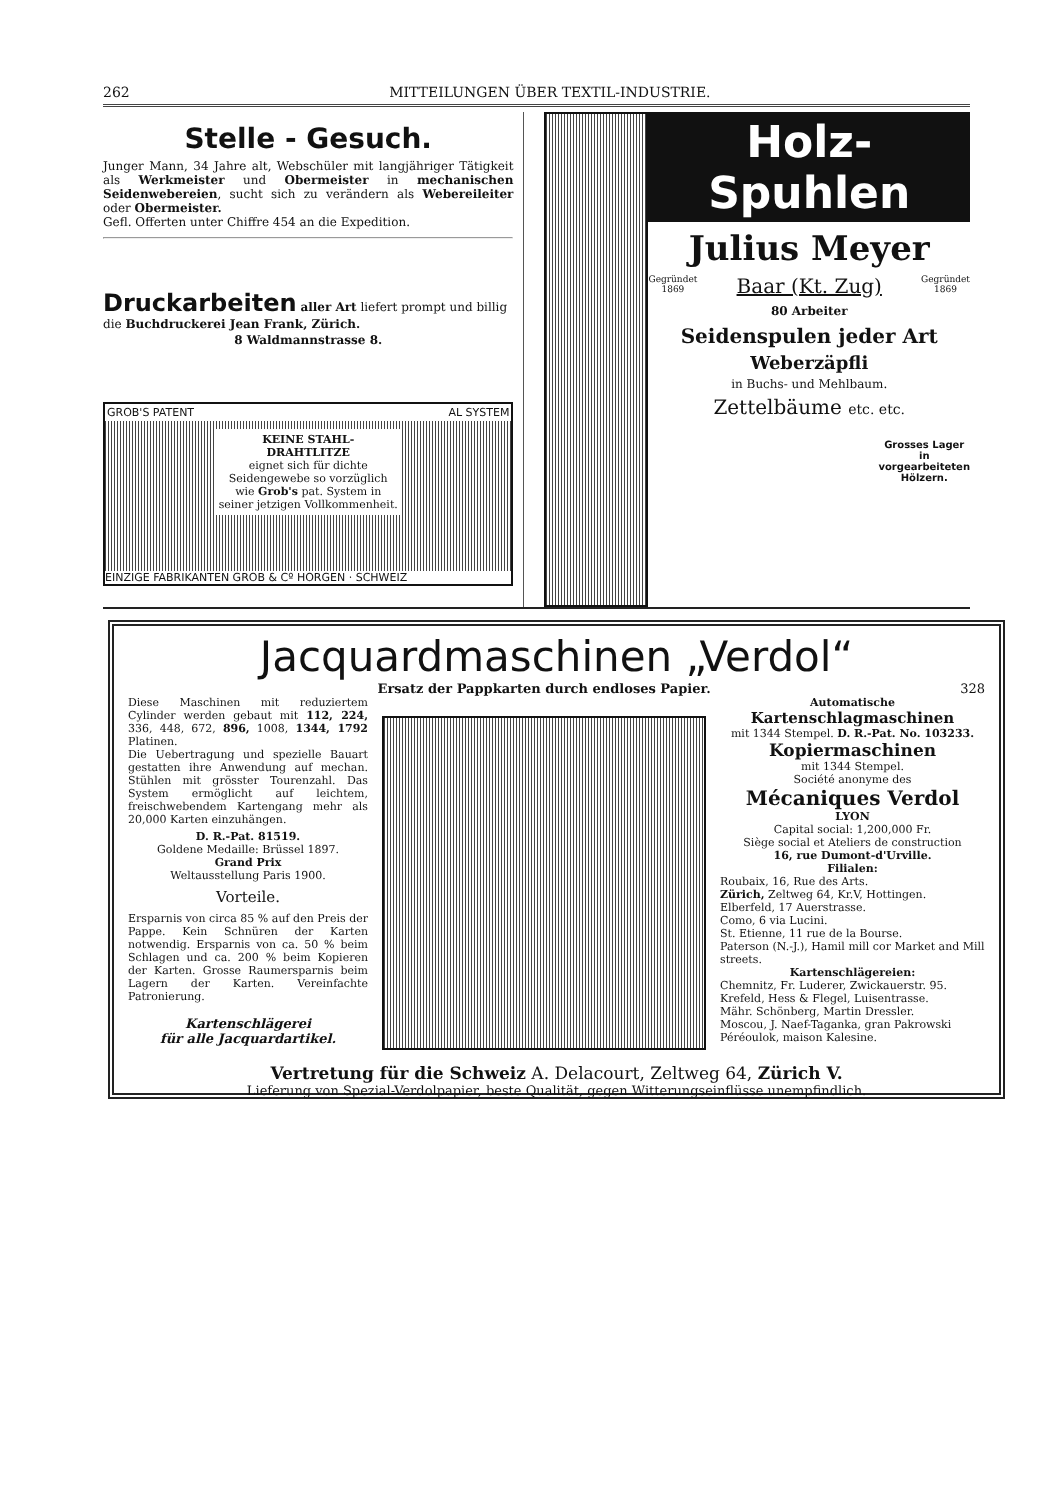262 MITTEILUNGEN ÜBER TEXTIL-INDUSTRIE.
Stelle - Gesuch.
Junger Mann, 34 Jahre alt, Webschüler mit langjähriger Tätigkeit als Werkmeister und Obermeister in mechanischen Seidenwebereien, sucht sich zu verändern als Webereileiter oder Obermeister.
Gefl. Offerten unter Chiffre 454 an die Expedition.
Druckarbeiten aller Art liefert prompt und billig die Buchdruckerei Jean Frank, Zürich.
8 Waldmannstrasse 8.
GROB'S PATENT AL SYSTEM
KEINE STAHL-
DRAHTLITZE
eignet sich für dichte Seidengewebe so vorzüglich wie Grob's pat. System in seiner jetzigen Vollkommenheit.
EINZIGE FABRIKANTEN GROB & Cº HORGEN · SCHWEIZ
Holz-Spuhlen
Julius Meyer
Gegründet
1869 Baar (Kt. Zug) Gegründet
1869
80 Arbeiter
Seidenspulen jeder Art
Weberzäpfli
in Buchs- und Mehlbaum.
Zettelbäume etc. etc.
Grosses Lager in vorgearbeiteten Hölzern.
Jacquardmaschinen „Verdol“
Ersatz der Pappkarten durch endloses Papier. 328
Diese Maschinen mit reduziertem Cylinder werden gebaut mit 112, 224, 336, 448, 672, 896, 1008, 1344, 1792 Platinen.
Die Uebertragung und spezielle Bauart gestatten ihre Anwendung auf mechan. Stühlen mit grösster Tourenzahl. Das System ermöglicht auf leichtem, freischwebendem Kartengang mehr als 20,000 Karten einzuhängen.
D. R.-Pat. 81519.
Goldene Medaille: Brüssel 1897.
Grand Prix
Weltausstellung Paris 1900.
Vorteile.
Ersparnis von circa 85 % auf den Preis der Pappe. Kein Schnüren der Karten notwendig. Ersparnis von ca. 50 % beim Schlagen und ca. 200 % beim Kopieren der Karten. Grosse Raumersparnis beim Lagern der Karten. Vereinfachte Patronierung.
Kartenschlägerei
für alle Jacquardartikel.
Automatische
Kartenschlagmaschinen
mit 1344 Stempel. D. R.-Pat. No. 103233.
Kopiermaschinen
mit 1344 Stempel.
Société anonyme des
Mécaniques Verdol
LYON
Capital social: 1,200,000 Fr.
Siège social et Ateliers de construction
16, rue Dumont-d'Urville.
Filialen:
Roubaix, 16, Rue des Arts.
Zürich, Zeltweg 64, Kr.V, Hottingen.
Elberfeld, 17 Auerstrasse.
Como, 6 via Lucini.
St. Etienne, 11 rue de la Bourse.
Paterson (N.-J.), Hamil mill cor Market and Mill streets.
Kartenschlägereien:
Chemnitz, Fr. Luderer, Zwickauerstr. 95.
Krefeld, Hess & Flegel, Luisentrasse.
Mähr. Schönberg, Martin Dressler.
Moscou, J. Naef-Taganka, gran Pakrowski Péréoulok, maison Kalesine.
Vertretung für die Schweiz A. Delacourt, Zeltweg 64, Zürich V.
Lieferung von Spezial-Verdolpapier, beste Qualität, gegen Witterungseinflüsse unempfindlich.